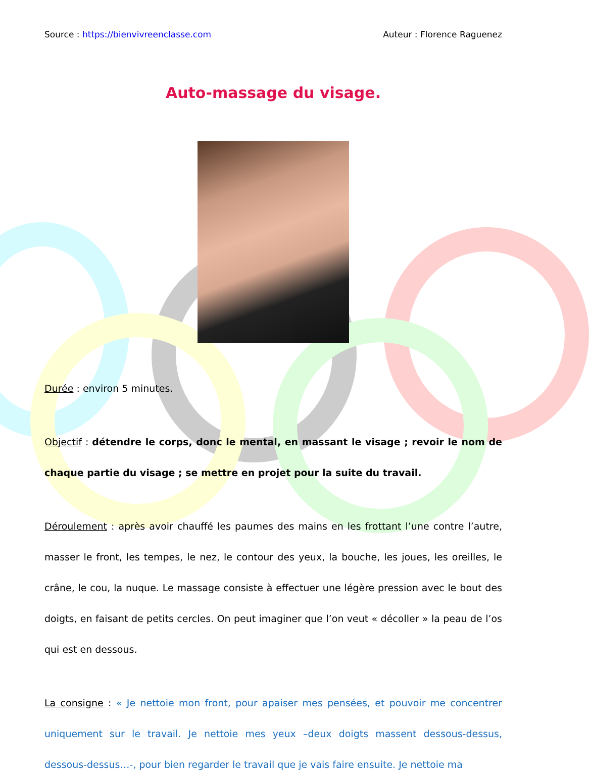Source : https://bienvivreenclasse.com Auteur : Florence Raguenez
Auto-massage du visage.
Durée : environ 5 minutes.
Objectif : détendre le corps, donc le mental, en massant le visage ; revoir le nom de chaque partie du visage ; se mettre en projet pour la suite du travail.
Déroulement : après avoir chauffé les paumes des mains en les frottant l’une contre l’autre, masser le front, les tempes, le nez, le contour des yeux, la bouche, les joues, les oreilles, le crâne, le cou, la nuque. Le massage consiste à effectuer une légère pression avec le bout des doigts, en faisant de petits cercles. On peut imaginer que l’on veut « décoller » la peau de l’os qui est en dessous.
La consigne : « Je nettoie mon front, pour apaiser mes pensées, et pouvoir me concentrer uniquement sur le travail. Je nettoie mes yeux –deux doigts massent dessous-dessus, dessous-dessus…-, pour bien regarder le travail que je vais faire ensuite. Je nettoie ma